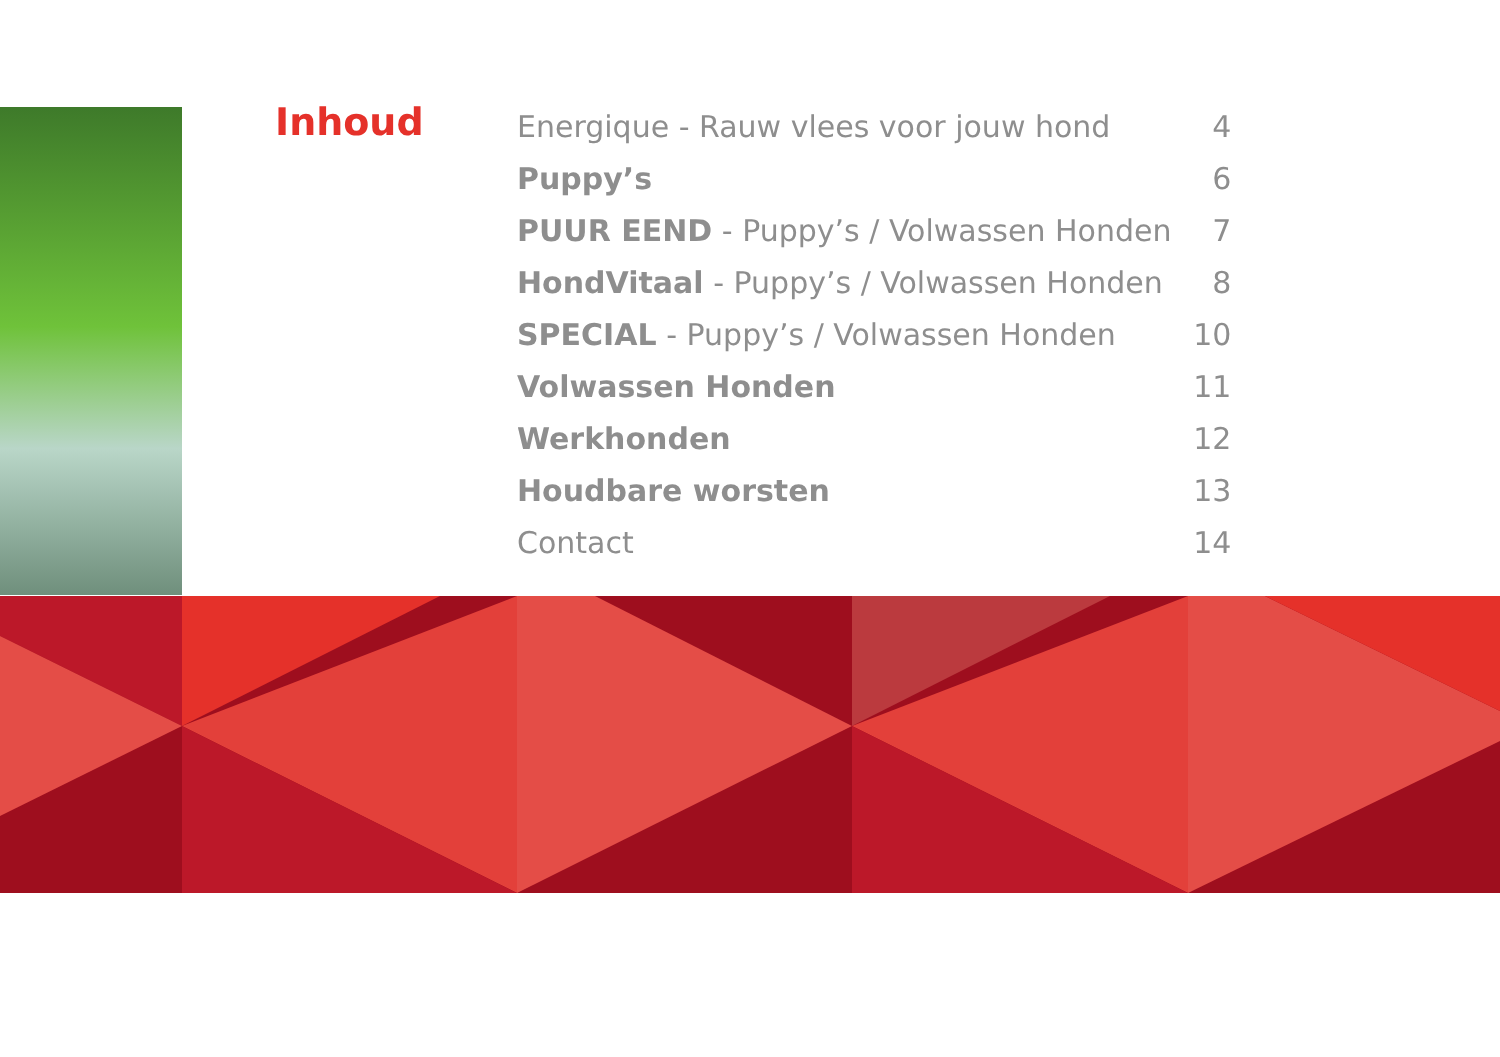Inhoud
| Energique - Rauw vlees voor jouw hond | 4 |
| Puppy’s | 6 |
| PUUR EEND - Puppy’s / Volwassen Honden | 7 |
| HondVitaal - Puppy’s / Volwassen Honden | 8 |
| SPECIAL - Puppy’s / Volwassen Honden | 10 |
| Volwassen Honden | 11 |
| Werkhonden | 12 |
| Houdbare worsten | 13 |
| Contact | 14 |